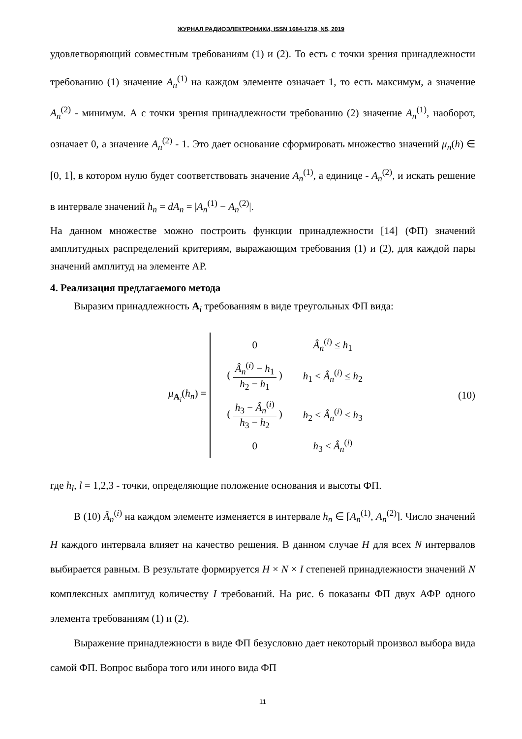ЖУРНАЛ РАДИОЭЛЕКТРОНИКИ, ISSN 1684-1719, N5, 2019
удовлетворяющий совместным требованиям (1) и (2). То есть с точки зрения принадлежности требованию (1) значение A<sub>n</sub><sup>(1)</sup> на каждом элементе означает 1, то есть максимум, а значение A<sub>n</sub><sup>(2)</sup> - минимум. А с точки зрения принадлежности требованию (2) значение A<sub>n</sub><sup>(1)</sup>, наоборот, означает 0, а значение A<sub>n</sub><sup>(2)</sup> - 1. Это дает основание сформировать множество значений μ<sub>n</sub>(h) ∈ [0, 1], в котором нулю будет соответствовать значение A<sub>n</sub><sup>(1)</sup>, а единице - A<sub>n</sub><sup>(2)</sup>, и искать решение в интервале значений h<sub>n</sub> = dA<sub>n</sub> = |A<sub>n</sub><sup>(1)</sup> − A<sub>n</sub><sup>(2)</sup>|.
На данном множестве можно построить функции принадлежности [14] (ФП) значений амплитудных распределений критериям, выражающим требования (1) и (2), для каждой пары значений амплитуд на элементе АР.
4. Реализация предлагаемого метода
Выразим принадлежность A<sub>i</sub> требованиям в виде треугольных ФП вида:
μ<sub>A<sub>i</sub></sub>(h<sub>n</sub>) =
| 0 | Â<sub>n</sub><sup>(i)</sup> ≤ h<sub>1</sub> |
| ( Â<sub>n</sub><sup>(i)</sup> − h<sub>1</sub> h<sub>2</sub> − h<sub>1</sub> ) | h<sub>1</sub> < Â<sub>n</sub><sup>(i)</sup> ≤ h<sub>2</sub> |
| ( h<sub>3</sub> − Â<sub>n</sub><sup>(i)</sup> h<sub>3</sub> − h<sub>2</sub> ) | h<sub>2</sub> < Â<sub>n</sub><sup>(i)</sup> ≤ h<sub>3</sub> |
| 0 | h<sub>3</sub> < Â<sub>n</sub><sup>(i)</sup> |
(10)
где h<sub>l</sub>, l = 1,2,3 - точки, определяющие положение основания и высоты ФП.
В (10) Â<sub>n</sub><sup>(i)</sup> на каждом элементе изменяется в интервале h<sub>n</sub> ∈ [A<sub>n</sub><sup>(1)</sup>, A<sub>n</sub><sup>(2)</sup>]. Число значений H каждого интервала влияет на качество решения. В данном случае H для всех N интервалов выбирается равным. В результате формируется H × N × I степеней принадлежности значений N комплексных амплитуд количеству I требований. На рис. 6 показаны ФП двух АФР одного элемента требованиям (1) и (2).
Выражение принадлежности в виде ФП безусловно дает некоторый произвол выбора вида самой ФП. Вопрос выбора того или иного вида ФП
11